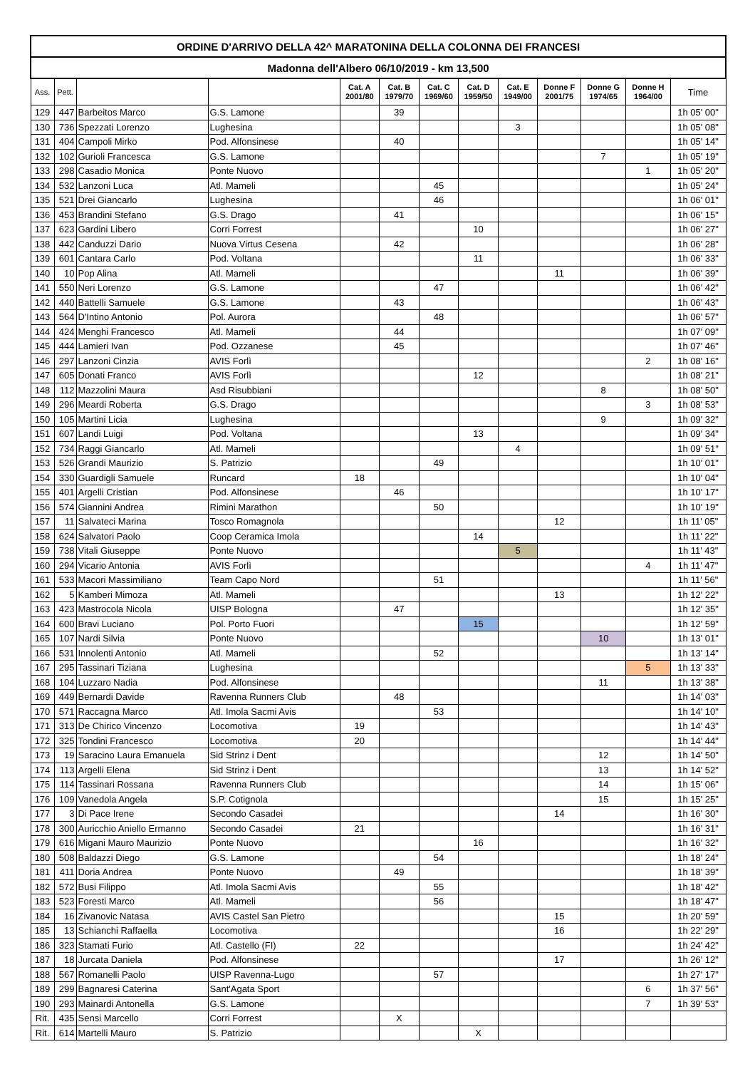| ORDINE D'ARRIVO DELLA 42^ MARATONINA DELLA COLONNA DEI FRANCESI | | | | | | | | | | | | |
| --- | --- | --- | --- | --- | --- | --- | --- | --- | --- | --- | --- | --- |
| Madonna dell'Albero 06/10/2019 - km 13,500 | | | | | | | | | | | | |
| Ass. | Pett. | | | Cat. A 2001/80 | Cat. B 1979/70 | Cat. C 1969/60 | Cat. D 1959/50 | Cat. E 1949/00 | Donne F 2001/75 | Donne G 1974/65 | Donne H 1964/00 | Time |
| 129 | 447 | Barbeitos Marco | G.S. Lamone | | 39 | | | | | | | 1h 05' 00" |
| 130 | 736 | Spezzati Lorenzo | Lughesina | | | | | 3 | | | | 1h 05' 08" |
| 131 | 404 | Campoli Mirko | Pod. Alfonsinese | | 40 | | | | | | | 1h 05' 14" |
| 132 | 102 | Gurioli Francesca | G.S. Lamone | | | | | | | 7 | | 1h 05' 19" |
| 133 | 298 | Casadio Monica | Ponte Nuovo | | | | | | | | 1 | 1h 05' 20" |
| 134 | 532 | Lanzoni Luca | Atl. Mameli | | | 45 | | | | | | 1h 05' 24" |
| 135 | 521 | Drei Giancarlo | Lughesina | | | 46 | | | | | | 1h 06' 01" |
| 136 | 453 | Brandini Stefano | G.S. Drago | | 41 | | | | | | | 1h 06' 15" |
| 137 | 623 | Gardini Libero | Corri Forrest | | | | 10 | | | | | 1h 06' 27" |
| 138 | 442 | Canduzzi Dario | Nuova Virtus Cesena | | 42 | | | | | | | 1h 06' 28" |
| 139 | 601 | Cantara Carlo | Pod. Voltana | | | | 11 | | | | | 1h 06' 33" |
| 140 | 10 | Pop Alina | Atl. Mameli | | | | | | 11 | | | 1h 06' 39" |
| 141 | 550 | Neri Lorenzo | G.S. Lamone | | | 47 | | | | | | 1h 06' 42" |
| 142 | 440 | Battelli Samuele | G.S. Lamone | | 43 | | | | | | | 1h 06' 43" |
| 143 | 564 | D'Intino Antonio | Pol. Aurora | | | 48 | | | | | | 1h 06' 57" |
| 144 | 424 | Menghi Francesco | Atl. Mameli | | 44 | | | | | | | 1h 07' 09" |
| 145 | 444 | Lamieri Ivan | Pod. Ozzanese | | 45 | | | | | | | 1h 07' 46" |
| 146 | 297 | Lanzoni Cinzia | AVIS Forlì | | | | | | | | 2 | 1h 08' 16" |
| 147 | 605 | Donati Franco | AVIS Forlì | | | | 12 | | | | | 1h 08' 21" |
| 148 | 112 | Mazzolini Maura | Asd Risubbiani | | | | | | | 8 | | 1h 08' 50" |
| 149 | 296 | Meardi Roberta | G.S. Drago | | | | | | | | 3 | 1h 08' 53" |
| 150 | 105 | Martini Licia | Lughesina | | | | | | | 9 | | 1h 09' 32" |
| 151 | 607 | Landi Luigi | Pod. Voltana | | | | 13 | | | | | 1h 09' 34" |
| 152 | 734 | Raggi Giancarlo | Atl. Mameli | | | | | 4 | | | | 1h 09' 51" |
| 153 | 526 | Grandi Maurizio | S. Patrizio | | | 49 | | | | | | 1h 10' 01" |
| 154 | 330 | Guardigli Samuele | Runcard | 18 | | | | | | | | 1h 10' 04" |
| 155 | 401 | Argelli Cristian | Pod. Alfonsinese | | 46 | | | | | | | 1h 10' 17" |
| 156 | 574 | Giannini Andrea | Rimini Marathon | | | 50 | | | | | | 1h 10' 19" |
| 157 | 11 | Salvateci Marina | Tosco Romagnola | | | | | | 12 | | | 1h 11' 05" |
| 158 | 624 | Salvatori Paolo | Coop Ceramica Imola | | | | 14 | | | | | 1h 11' 22" |
| 159 | 738 | Vitali Giuseppe | Ponte Nuovo | | | | | 5 | | | | 1h 11' 43" |
| 160 | 294 | Vicario Antonia | AVIS Forlì | | | | | | | | 4 | 1h 11' 47" |
| 161 | 533 | Macori Massimiliano | Team Capo Nord | | | 51 | | | | | | 1h 11' 56" |
| 162 | 5 | Kamberi Mimoza | Atl. Mameli | | | | | | 13 | | | 1h 12' 22" |
| 163 | 423 | Mastrocola Nicola | UISP Bologna | | 47 | | | | | | | 1h 12' 35" |
| 164 | 600 | Bravi Luciano | Pol. Porto Fuori | | | | 15 | | | | | 1h 12' 59" |
| 165 | 107 | Nardi Silvia | Ponte Nuovo | | | | | | | 10 | | 1h 13' 01" |
| 166 | 531 | Innolenti Antonio | Atl. Mameli | | | 52 | | | | | | 1h 13' 14" |
| 167 | 295 | Tassinari Tiziana | Lughesina | | | | | | | | 5 | 1h 13' 33" |
| 168 | 104 | Luzzaro Nadia | Pod. Alfonsinese | | | | | | | 11 | | 1h 13' 38" |
| 169 | 449 | Bernardi Davide | Ravenna Runners Club | | 48 | | | | | | | 1h 14' 03" |
| 170 | 571 | Raccagna Marco | Atl. Imola Sacmi Avis | | | 53 | | | | | | 1h 14' 10" |
| 171 | 313 | De Chirico Vincenzo | Locomotiva | 19 | | | | | | | | 1h 14' 43" |
| 172 | 325 | Tondini Francesco | Locomotiva | 20 | | | | | | | | 1h 14' 44" |
| 173 | 19 | Saracino Laura Emanuela | Sid Strinz i Dent | | | | | | | 12 | | 1h 14' 50" |
| 174 | 113 | Argelli Elena | Sid Strinz i Dent | | | | | | | 13 | | 1h 14' 52" |
| 175 | 114 | Tassinari Rossana | Ravenna Runners Club | | | | | | | 14 | | 1h 15' 06" |
| 176 | 109 | Vanedola Angela | S.P. Cotignola | | | | | | | 15 | | 1h 15' 25" |
| 177 | 3 | Di Pace Irene | Secondo Casadei | | | | | | 14 | | | 1h 16' 30" |
| 178 | 300 | Auricchio Aniello Ermanno | Secondo Casadei | 21 | | | | | | | | 1h 16' 31" |
| 179 | 616 | Migani Mauro Maurizio | Ponte Nuovo | | | | 16 | | | | | 1h 16' 32" |
| 180 | 508 | Baldazzi Diego | G.S. Lamone | | | 54 | | | | | | 1h 18' 24" |
| 181 | 411 | Doria Andrea | Ponte Nuovo | | 49 | | | | | | | 1h 18' 39" |
| 182 | 572 | Busi Filippo | Atl. Imola Sacmi Avis | | | 55 | | | | | | 1h 18' 42" |
| 183 | 523 | Foresti Marco | Atl. Mameli | | | 56 | | | | | | 1h 18' 47" |
| 184 | 16 | Zivanovic Natasa | AVIS Castel San Pietro | | | | | | 15 | | | 1h 20' 59" |
| 185 | 13 | Schianchi Raffaella | Locomotiva | | | | | | 16 | | | 1h 22' 29" |
| 186 | 323 | Stamati Furio | Atl. Castello (FI) | 22 | | | | | | | | 1h 24' 42" |
| 187 | 18 | Jurcata Daniela | Pod. Alfonsinese | | | | | | 17 | | | 1h 26' 12" |
| 188 | 567 | Romanelli Paolo | UISP Ravenna-Lugo | | | 57 | | | | | | 1h 27' 17" |
| 189 | 299 | Bagnaresi Caterina | Sant'Agata Sport | | | | | | | | 6 | 1h 37' 56" |
| 190 | 293 | Mainardi Antonella | G.S. Lamone | | | | | | | | 7 | 1h 39' 53" |
| Rit. | 435 | Sensi Marcello | Corri Forrest | | X | | | | | | | |
| Rit. | 614 | Martelli Mauro | S. Patrizio | | | | X | | | | | |